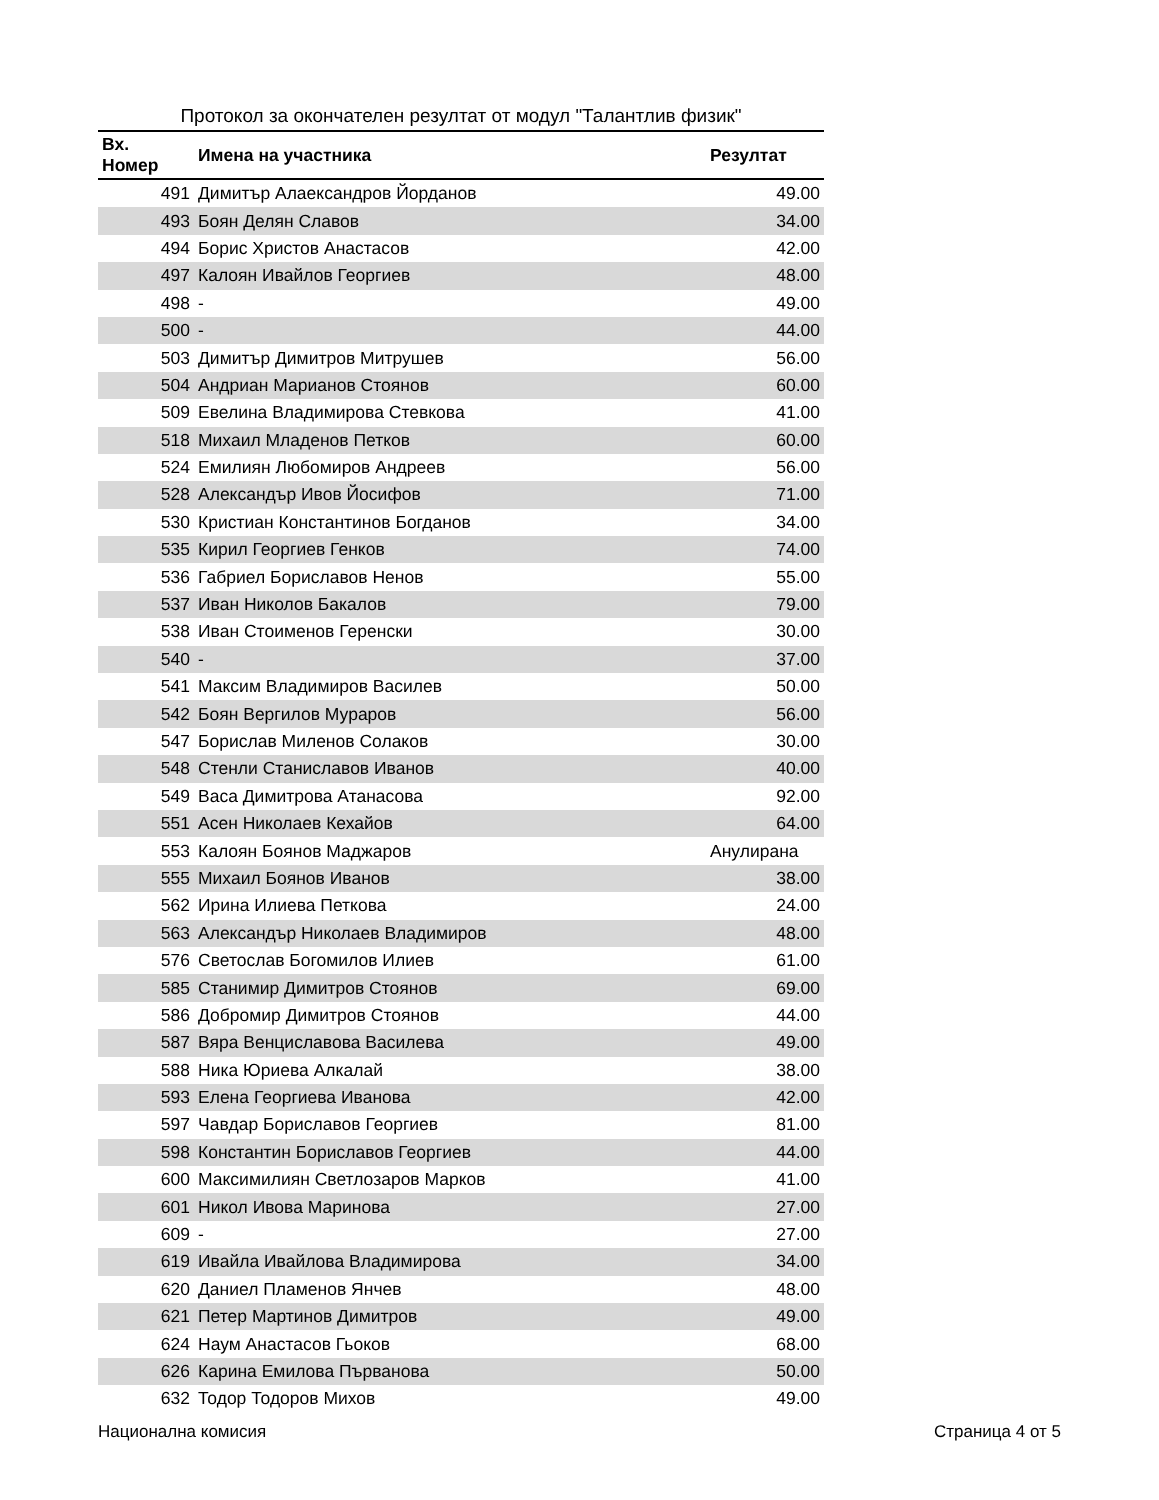Протокол за окончателен резултат от модул "Талантлив физик"
| Вх. Номер | Имена на участника | Резултат |
| --- | --- | --- |
| 491 | Димитър Алаександров Йорданов | 49.00 |
| 493 | Боян Делян Славов | 34.00 |
| 494 | Борис Христов Анастасов | 42.00 |
| 497 | Калоян Ивайлов Георгиев | 48.00 |
| 498 | - | 49.00 |
| 500 | - | 44.00 |
| 503 | Димитър Димитров Митрушев | 56.00 |
| 504 | Андриан Марианов Стоянов | 60.00 |
| 509 | Евелина Владимирова Стевкова | 41.00 |
| 518 | Михаил Младенов Петков | 60.00 |
| 524 | Емилиян Любомиров Андреев | 56.00 |
| 528 | Александър Ивов Йосифов | 71.00 |
| 530 | Кристиан Константинов Богданов | 34.00 |
| 535 | Кирил Георгиев Генков | 74.00 |
| 536 | Габриел Бориславов Ненов | 55.00 |
| 537 | Иван Николов Бакалов | 79.00 |
| 538 | Иван Стоименов Геренски | 30.00 |
| 540 | - | 37.00 |
| 541 | Максим Владимиров Василев | 50.00 |
| 542 | Боян Вергилов Мураров | 56.00 |
| 547 | Борислав Миленов Солаков | 30.00 |
| 548 | Стенли Станиславов Иванов | 40.00 |
| 549 | Васа Димитрова Атанасова | 92.00 |
| 551 | Асен Николаев Кехайов | 64.00 |
| 553 | Калоян Боянов Маджаров | Анулирана |
| 555 | Михаил Боянов Иванов | 38.00 |
| 562 | Ирина Илиева Петкова | 24.00 |
| 563 | Александър Николаев Владимиров | 48.00 |
| 576 | Светослав Богомилов Илиев | 61.00 |
| 585 | Станимир Димитров Стоянов | 69.00 |
| 586 | Добромир Димитров Стоянов | 44.00 |
| 587 | Вяра Венциславова Василева | 49.00 |
| 588 | Ника Юриева Алкалай | 38.00 |
| 593 | Елена Георгиева Иванова | 42.00 |
| 597 | Чавдар Бориславов Георгиев | 81.00 |
| 598 | Константин Бориславов Георгиев | 44.00 |
| 600 | Максимилиян Светлозаров Марков | 41.00 |
| 601 | Никол Ивова Маринова | 27.00 |
| 609 | - | 27.00 |
| 619 | Ивайла Ивайлова Владимирова | 34.00 |
| 620 | Даниел Пламенов Янчев | 48.00 |
| 621 | Петер Мартинов Димитров | 49.00 |
| 624 | Наум Анастасов Гьоков | 68.00 |
| 626 | Карина Емилова Първанова | 50.00 |
| 632 | Тодор Тодоров Михов | 49.00 |
Национална комисия Страница 4 от 5